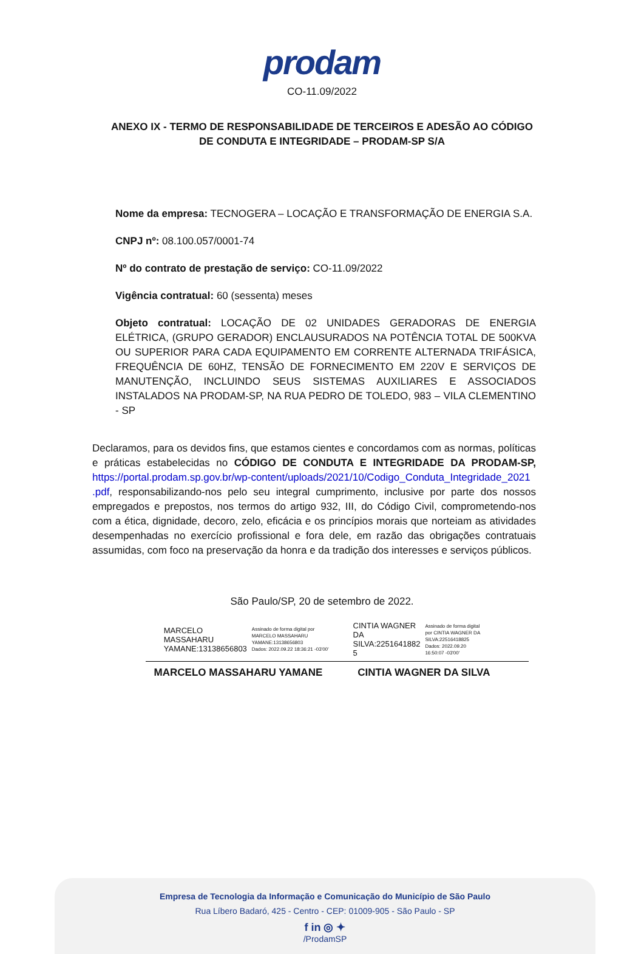prodam
CO-11.09/2022
ANEXO IX - TERMO DE RESPONSABILIDADE DE TERCEIROS E ADESÃO AO CÓDIGO DE CONDUTA E INTEGRIDADE – PRODAM-SP S/A
Nome da empresa: TECNOGERA – LOCAÇÃO E TRANSFORMAÇÃO DE ENERGIA S.A.
CNPJ nº: 08.100.057/0001-74
Nº do contrato de prestação de serviço: CO-11.09/2022
Vigência contratual: 60 (sessenta) meses
Objeto contratual: LOCAÇÃO DE 02 UNIDADES GERADORAS DE ENERGIA ELÉTRICA, (GRUPO GERADOR) ENCLAUSURADOS NA POTÊNCIA TOTAL DE 500KVA OU SUPERIOR PARA CADA EQUIPAMENTO EM CORRENTE ALTERNADA TRIFÁSICA, FREQUÊNCIA DE 60HZ, TENSÃO DE FORNECIMENTO EM 220V E SERVIÇOS DE MANUTENÇÃO, INCLUINDO SEUS SISTEMAS AUXILIARES E ASSOCIADOS INSTALADOS NA PRODAM-SP, NA RUA PEDRO DE TOLEDO, 983 – VILA CLEMENTINO - SP
Declaramos, para os devidos fins, que estamos cientes e concordamos com as normas, políticas e práticas estabelecidas no CÓDIGO DE CONDUTA E INTEGRIDADE DA PRODAM-SP, https://portal.prodam.sp.gov.br/wp-content/uploads/2021/10/Codigo_Conduta_Integridade_2021 .pdf, responsabilizando-nos pelo seu integral cumprimento, inclusive por parte dos nossos empregados e prepostos, nos termos do artigo 932, III, do Código Civil, comprometendo-nos com a ética, dignidade, decoro, zelo, eficácia e os princípios morais que norteiam as atividades desempenhadas no exercício profissional e fora dele, em razão das obrigações contratuais assumidas, com foco na preservação da honra e da tradição dos interesses e serviços públicos.
São Paulo/SP, 20 de setembro de 2022.
MARCELO
MASSAHARU
YAMANE:13138656803
Assinado de forma digital por
MARCELO MASSAHARU
YAMANE:13138656803
Dados: 2022.09.22 18:36:21 -03'00'
CINTIA WAGNER
DA
SILVA:2251641882
5
Assinado de forma digital
por CINTIA WAGNER DA
SILVA:22516418825
Dados: 2022.09.20
16:50:07 -03'00'
MARCELO MASSAHARU YAMANE CINTIA WAGNER DA SILVA
Empresa de Tecnologia da Informação e Comunicação do Município de São Paulo
Rua Líbero Badaró, 425 - Centro - CEP: 01009-905 - São Paulo - SP
f in ◎ ✦
/ProdamSP